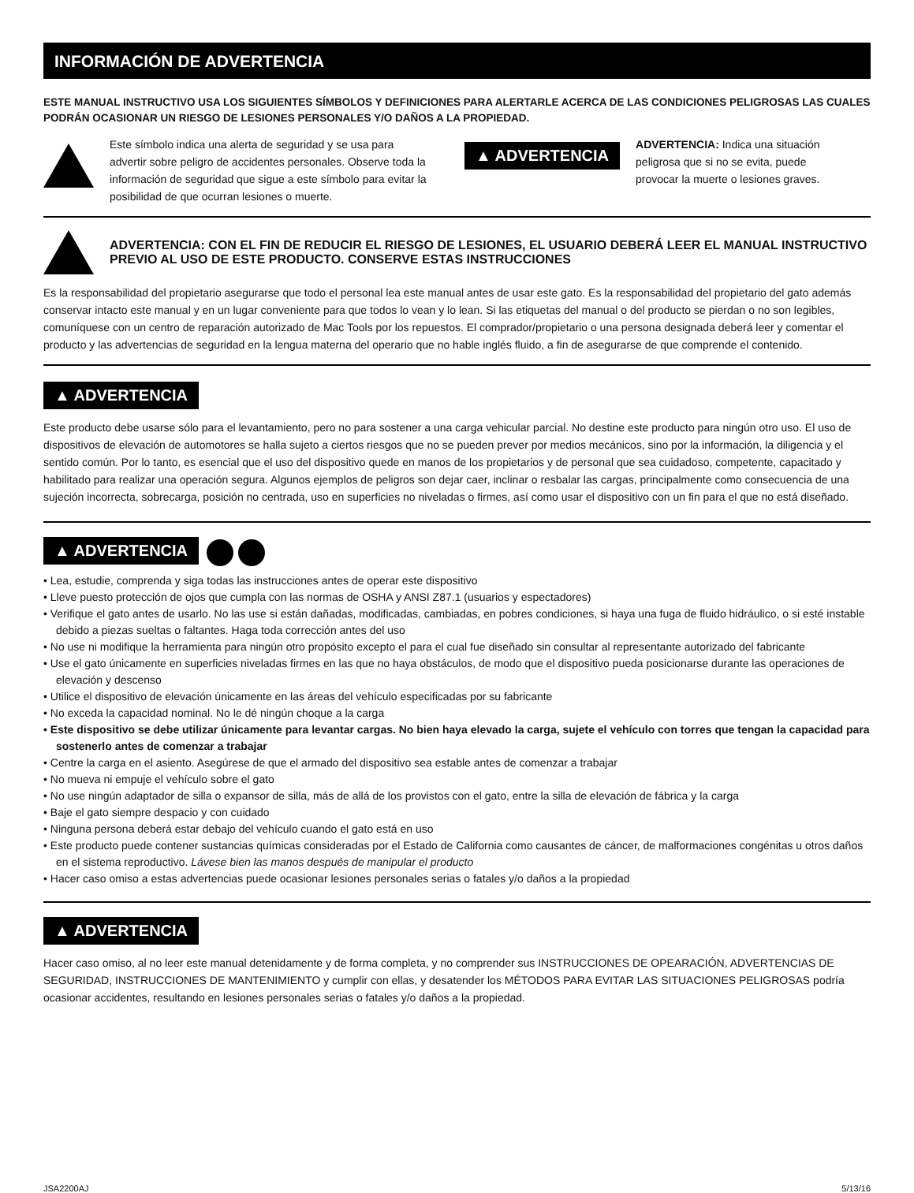INFORMACIÓN DE ADVERTENCIA
ESTE MANUAL INSTRUCTIVO USA LOS SIGUIENTES SÍMBOLOS Y DEFINICIONES PARA ALERTARLE ACERCA DE LAS CONDICIONES PELIGROSAS LAS CUALES PODRÁN OCASIONAR UN RIESGO DE LESIONES PERSONALES Y/O DAÑOS A LA PROPIEDAD.
Este símbolo indica una alerta de seguridad y se usa para advertir sobre peligro de accidentes personales. Observe toda la información de seguridad que sigue a este símbolo para evitar la posibilidad de que ocurran lesiones o muerte.
▲ ADVERTENCIA
ADVERTENCIA: Indica una situación peligrosa que si no se evita, puede provocar la muerte o lesiones graves.
ADVERTENCIA: CON EL FIN DE REDUCIR EL RIESGO DE LESIONES, EL USUARIO DEBERÁ LEER EL MANUAL INSTRUCTIVO PREVIO AL USO DE ESTE PRODUCTO. CONSERVE ESTAS INSTRUCCIONES
Es la responsabilidad del propietario asegurarse que todo el personal lea este manual antes de usar este gato. Es la responsabilidad del propietario del gato además conservar intacto este manual y en un lugar conveniente para que todos lo vean y lo lean. Si las etiquetas del manual o del producto se pierdan o no son legibles, comuníquese con un centro de reparación autorizado de Mac Tools por los repuestos. El comprador/propietario o una persona designada deberá leer y comentar el producto y las advertencias de seguridad en la lengua materna del operario que no hable inglés fluido, a fin de asegurarse de que comprende el contenido.
▲ ADVERTENCIA
Este producto debe usarse sólo para el levantamiento, pero no para sostener a una carga vehicular parcial. No destine este producto para ningún otro uso. El uso de dispositivos de elevación de automotores se halla sujeto a ciertos riesgos que no se pueden prever por medios mecánicos, sino por la información, la diligencia y el sentido común. Por lo tanto, es esencial que el uso del dispositivo quede en manos de los propietarios y de personal que sea cuidadoso, competente, capacitado y habilitado para realizar una operación segura. Algunos ejemplos de peligros son dejar caer, inclinar o resbalar las cargas, principalmente como consecuencia de una sujeción incorrecta, sobrecarga, posición no centrada, uso en superficies no niveladas o firmes, así como usar el dispositivo con un fin para el que no está diseñado.
▲ ADVERTENCIA
• Lea, estudie, comprenda y siga todas las instrucciones antes de operar este dispositivo
• Lleve puesto protección de ojos que cumpla con las normas de OSHA y ANSI Z87.1 (usuarios y espectadores)
• Verifique el gato antes de usarlo. No las use si están dañadas, modificadas, cambiadas, en pobres condiciones, si haya una fuga de fluido hidráulico, o si esté instable debido a piezas sueltas o faltantes. Haga toda corrección antes del uso
• No use ni modifique la herramienta para ningún otro propósito excepto el para el cual fue diseñado sin consultar al representante autorizado del fabricante
• Use el gato únicamente en superficies niveladas firmes en las que no haya obstáculos, de modo que el dispositivo pueda posicionarse durante las operaciones de elevación y descenso
• Utilice el dispositivo de elevación únicamente en las áreas del vehículo especificadas por su fabricante
• No exceda la capacidad nominal. No le dé ningún choque a la carga
• Este dispositivo se debe utilizar únicamente para levantar cargas. No bien haya elevado la carga, sujete el vehículo con torres que tengan la capacidad para sostenerlo antes de comenzar a trabajar
• Centre la carga en el asiento. Asegúrese de que el armado del dispositivo sea estable antes de comenzar a trabajar
• No mueva ni empuje el vehículo sobre el gato
• No use ningún adaptador de silla o expansor de silla, más de allá de los provistos con el gato, entre la silla de elevación de fábrica y la carga
• Baje el gato siempre despacio y con cuidado
• Ninguna persona deberá estar debajo del vehículo cuando el gato está en uso
• Este producto puede contener sustancias químicas consideradas por el Estado de California como causantes de cáncer, de malformaciones congénitas u otros daños en el sistema reproductivo. Lávese bien las manos después de manipular el producto
• Hacer caso omiso a estas advertencias puede ocasionar lesiones personales serias o fatales y/o daños a la propiedad
▲ ADVERTENCIA
Hacer caso omiso, al no leer este manual detenidamente y de forma completa, y no comprender sus INSTRUCCIONES DE OPEARACIÓN, ADVERTENCIAS DE SEGURIDAD, INSTRUCCIONES DE MANTENIMIENTO y cumplir con ellas, y desatender los MÉTODOS PARA EVITAR LAS SITUACIONES PELIGROSAS podría ocasionar accidentes, resultando en lesiones personales serias o fatales y/o daños a la propiedad.
JSA2200AJ 5/13/16